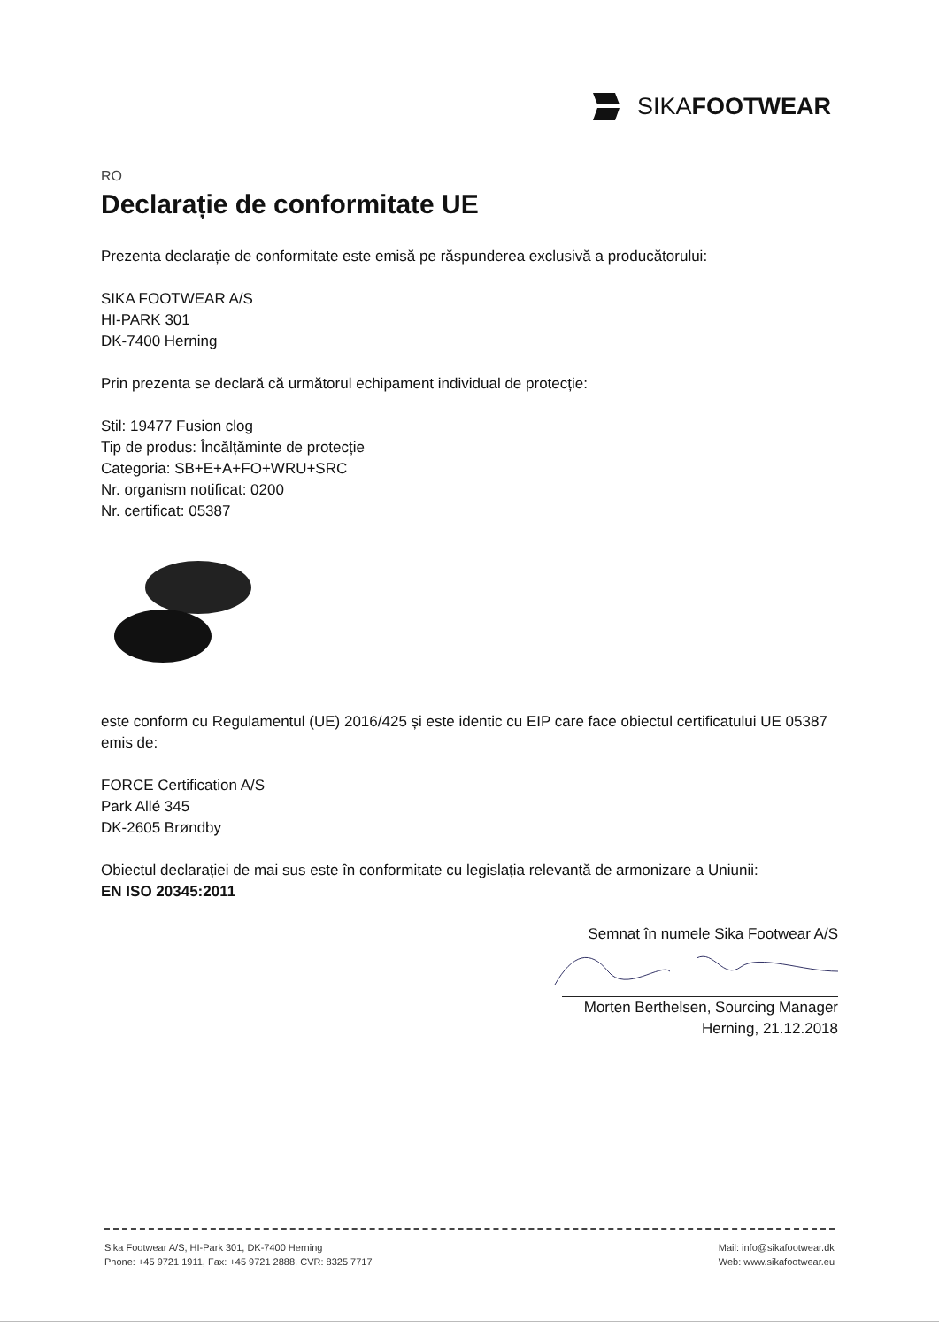SIKA FOOTWEAR
RO
Declarație de conformitate UE
Prezenta declarație de conformitate este emisă pe răspunderea exclusivă a producătorului:
SIKA FOOTWEAR A/S
HI-PARK 301
DK-7400 Herning
Prin prezenta se declară că următorul echipament individual de protecție:
Stil: 19477 Fusion clog
Tip de produs: Încălțăminte de protecție
Categoria: SB+E+A+FO+WRU+SRC
Nr. organism notificat: 0200
Nr. certificat: 05387
este conform cu Regulamentul (UE) 2016/425 și este identic cu EIP care face obiectul certificatului UE 05387 emis de:
FORCE Certification A/S
Park Allé 345
DK-2605 Brøndby
Obiectul declarației de mai sus este în conformitate cu legislația relevantă de armonizare a Uniunii:
EN ISO 20345:2011
Semnat în numele Sika Footwear A/S
Morten Berthelsen, Sourcing Manager
Herning, 21.12.2018
Sika Footwear A/S, HI-Park 301, DK-7400 Herning
Phone: +45 9721 1911, Fax: +45 9721 2888, CVR: 8325 7717
Mail: info@sikafootwear.dk
Web: www.sikafootwear.eu